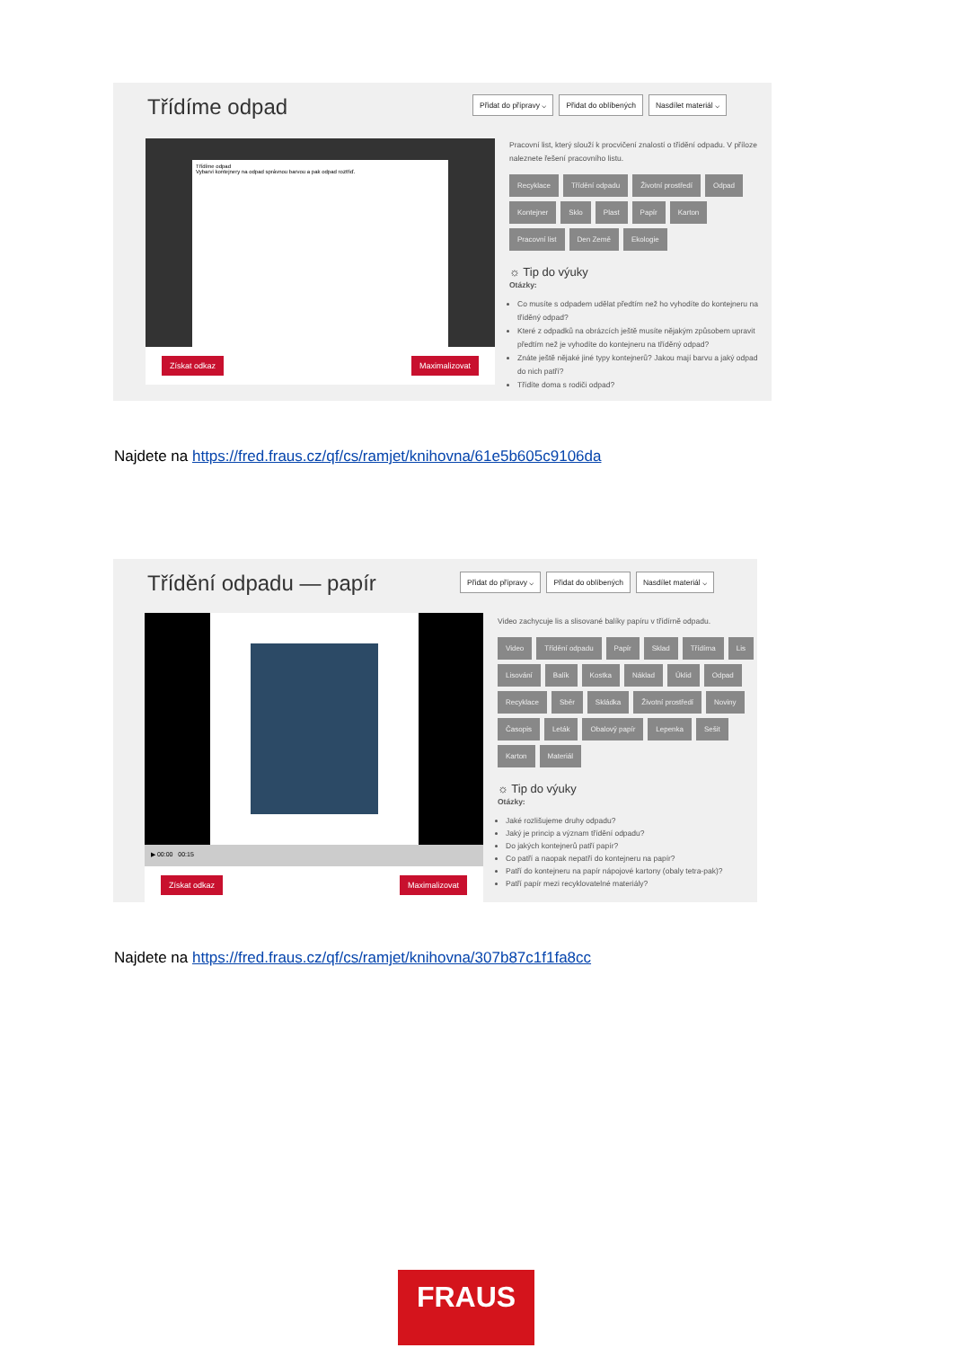Třídíme odpad
Přidat do přípravy ⌵ Přidat do oblíbených Nasdílet materiál ⌵
Třídíme odpad
Vybarvi kontejnery na odpad správnou barvou a pak odpad roztřiď.
Získat odkaz Maximalizovat
Pracovní list, který slouží k procvičení znalostí o třídění odpadu. V příloze naleznete řešení pracovního listu.
Recyklace Třídění odpadu Životní prostředí Odpad Kontejner Sklo Plast Papír Karton Pracovní list Den Země Ekologie
☼ Tip do výuky
Otázky:
Co musíte s odpadem udělat předtím než ho vyhodíte do kontejneru na tříděný odpad?
Které z odpadků na obrázcích ještě musíte nějakým způsobem upravit předtím než je vyhodíte do kontejneru na tříděný odpad?
Znáte ještě nějaké jiné typy kontejnerů? Jakou mají barvu a jaký odpad do nich patří?
Třídíte doma s rodiči odpad?
Najdete na https://fred.fraus.cz/qf/cs/ramjet/knihovna/61e5b605c9106da
Třídění odpadu — papír
Přidat do přípravy ⌵ Přidat do oblíbených Nasdílet materiál ⌵
▶ 00:00 00:15
Získat odkaz Maximalizovat
Video zachycuje lis a slisované balíky papíru v třídírně odpadu.
Video Třídění odpadu Papír Sklad Třídírna Lis Lisování Balík Kostka Náklad Úklid Odpad Recyklace Sběr Skládka Životní prostředí Noviny Časopis Leták Obalový papír Lepenka Sešit Karton Materiál
☼ Tip do výuky
Otázky:
Jaké rozlišujeme druhy odpadu?
Jaký je princip a význam třídění odpadu?
Do jakých kontejnerů patří papír?
Co patří a naopak nepatří do kontejneru na papír?
Patří do kontejneru na papír nápojové kartony (obaly tetra-pak)?
Patří papír mezi recyklovatelné materiály?
Najdete na https://fred.fraus.cz/qf/cs/ramjet/knihovna/307b87c1f1fa8cc
FRAUS